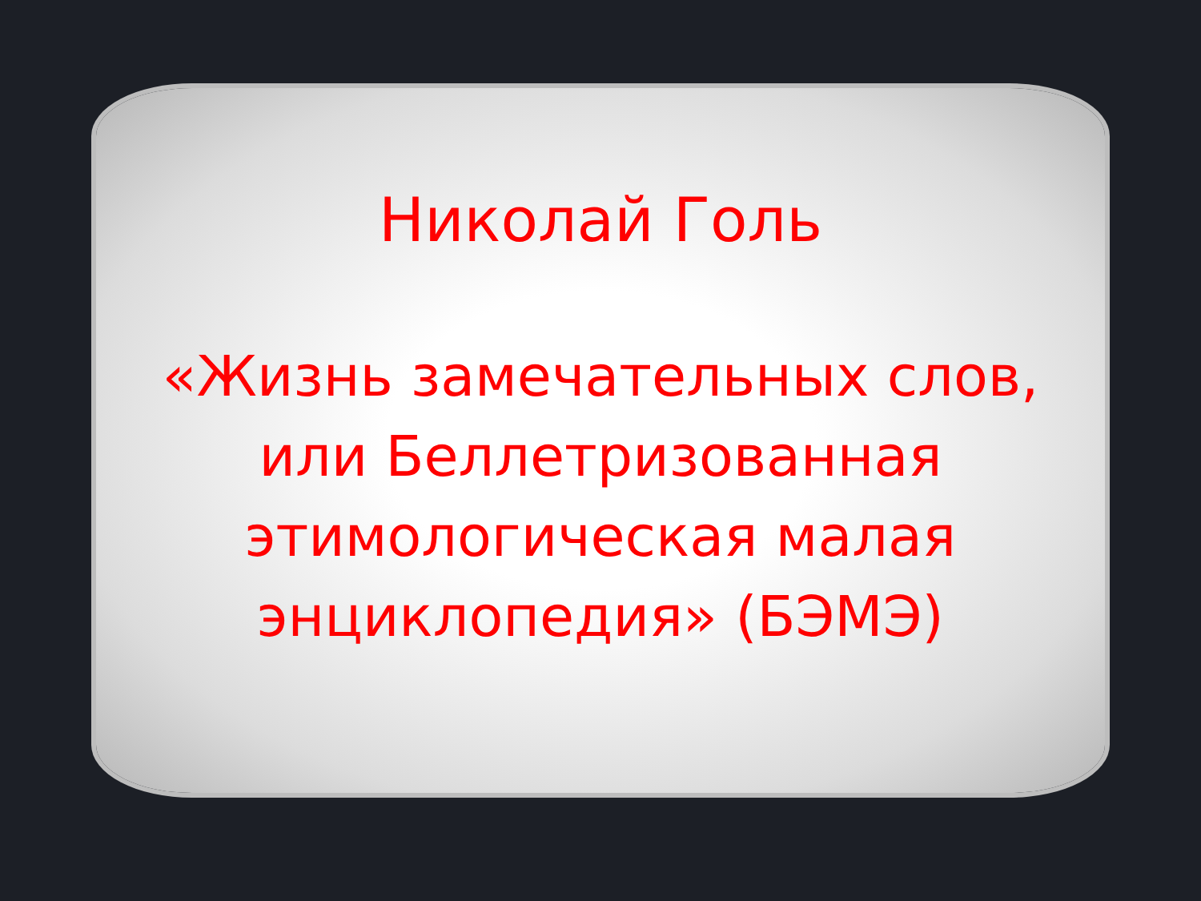Николай Голь
«Жизнь замечательных слов,
или Беллетризованная
этимологическая малая
энциклопедия» (БЭМЭ)